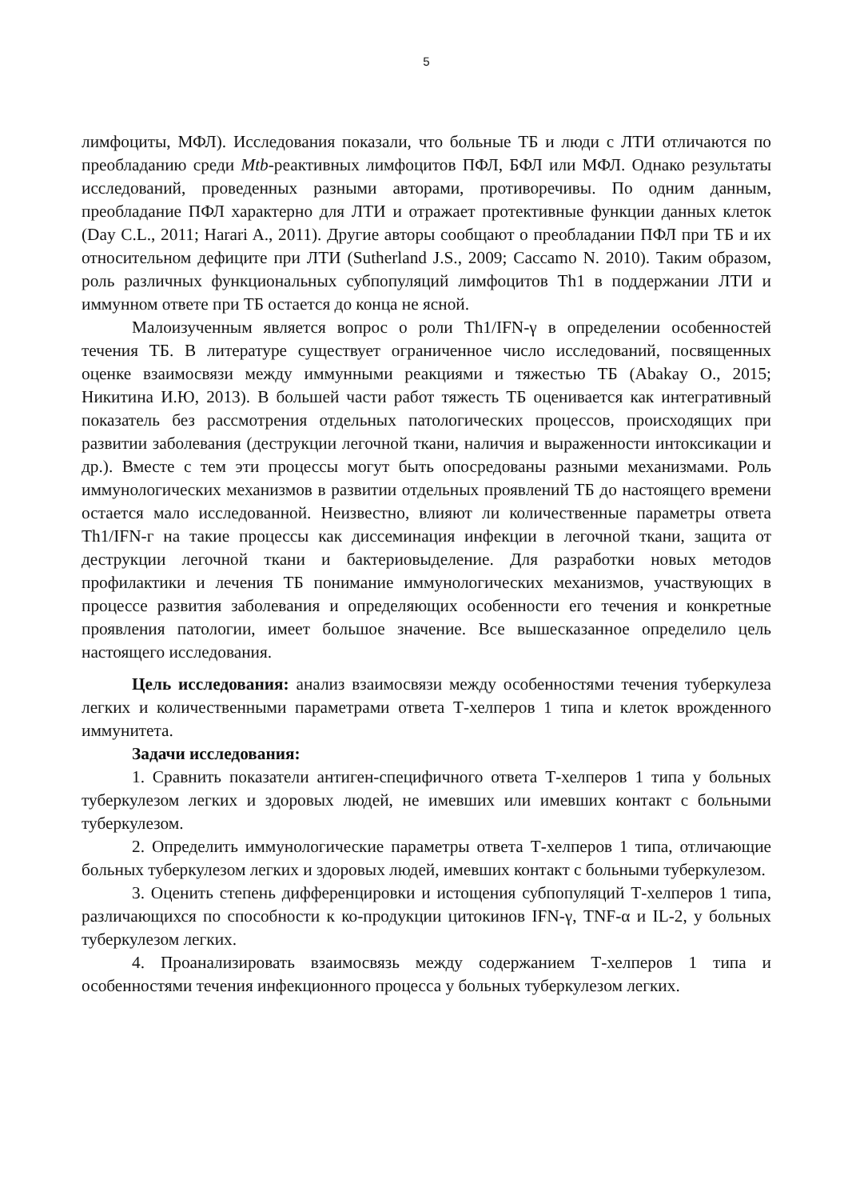5
лимфоциты, МФЛ). Исследования показали, что больные ТБ и люди с ЛТИ отличаются по преобладанию среди Mtb-реактивных лимфоцитов ПФЛ, БФЛ или МФЛ. Однако результаты исследований, проведенных разными авторами, противоречивы. По одним данным, преобладание ПФЛ характерно для ЛТИ и отражает протективные функции данных клеток (Day C.L., 2011; Harari A., 2011). Другие авторы сообщают о преобладании ПФЛ при ТБ и их относительном дефиците при ЛТИ (Sutherland J.S., 2009; Caccamo N. 2010). Таким образом, роль различных функциональных субпопуляций лимфоцитов Th1 в поддержании ЛТИ и иммунном ответе при ТБ остается до конца не ясной.
Малоизученным является вопрос о роли Th1/IFN-γ в определении особенностей течения ТБ. В литературе существует ограниченное число исследований, посвященных оценке взаимосвязи между иммунными реакциями и тяжестью ТБ (Abakay O., 2015; Никитина И.Ю, 2013). В большей части работ тяжесть ТБ оценивается как интегративный показатель без рассмотрения отдельных патологических процессов, происходящих при развитии заболевания (деструкции легочной ткани, наличия и выраженности интоксикации и др.). Вместе с тем эти процессы могут быть опосредованы разными механизмами. Роль иммунологических механизмов в развитии отдельных проявлений ТБ до настоящего времени остается мало исследованной. Неизвестно, влияют ли количественные параметры ответа Th1/IFN-г на такие процессы как диссеминация инфекции в легочной ткани, защита от деструкции легочной ткани и бактериовыделение. Для разработки новых методов профилактики и лечения ТБ понимание иммунологических механизмов, участвующих в процессе развития заболевания и определяющих особенности его течения и конкретные проявления патологии, имеет большое значение. Все вышесказанное определило цель настоящего исследования.
Цель исследования: анализ взаимосвязи между особенностями течения туберкулеза легких и количественными параметрами ответа Т-хелперов 1 типа и клеток врожденного иммунитета.
Задачи исследования:
1. Сравнить показатели антиген-специфичного ответа Т-хелперов 1 типа у больных туберкулезом легких и здоровых людей, не имевших или имевших контакт с больными туберкулезом.
2. Определить иммунологические параметры ответа Т-хелперов 1 типа, отличающие больных туберкулезом легких и здоровых людей, имевших контакт с больными туберкулезом.
3. Оценить степень дифференцировки и истощения субпопуляций Т-хелперов 1 типа, различающихся по способности к ко-продукции цитокинов IFN-γ, TNF-α и IL-2, у больных туберкулезом легких.
4. Проанализировать взаимосвязь между содержанием Т-хелперов 1 типа и особенностями течения инфекционного процесса у больных туберкулезом легких.